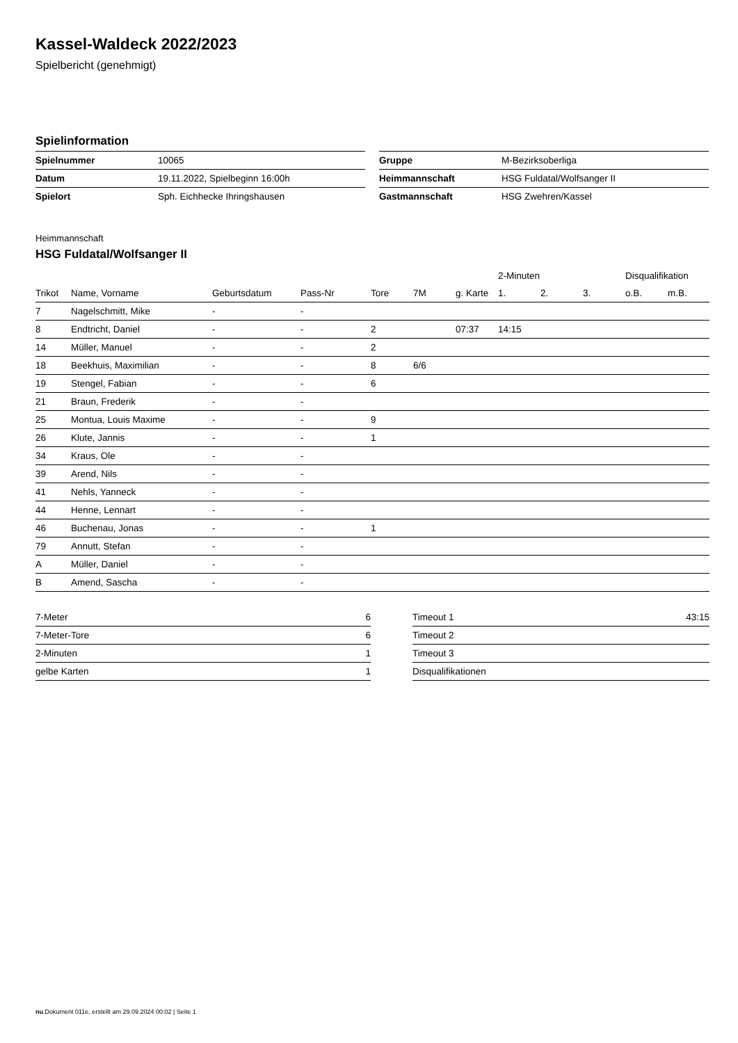Kassel-Waldeck 2022/2023
Spielbericht (genehmigt)
Spielinformation
| Spielnummer | 10065 |
| Datum | 19.11.2022, Spielbeginn 16:00h |
| Spielort | Sph. Eichhecke Ihringshausen |
| Gruppe | M-Bezirksoberliga |
| Heimmannschaft | HSG Fuldatal/Wolfsanger II |
| Gastmannschaft | HSG Zwehren/Kassel |
Heimmannschaft
HSG Fuldatal/Wolfsanger II
| | | | | | | | 2-Minuten | | | Disqualifikation | |
| --- | --- | --- | --- | --- | --- | --- | --- | --- | --- | --- | --- |
| Trikot | Name, Vorname | Geburtsdatum | Pass-Nr | Tore | 7M | g. Karte | 1. | 2. | 3. | o.B. | m.B. |
| 7 | Nagelschmitt, Mike | - | - | | | | | | | | |
| 8 | Endtricht, Daniel | - | - | 2 | | 07:37 | 14:15 | | | | |
| 14 | Müller, Manuel | - | - | 2 | | | | | | | |
| 18 | Beekhuis, Maximilian | - | - | 8 | 6/6 | | | | | | |
| 19 | Stengel, Fabian | - | - | 6 | | | | | | | |
| 21 | Braun, Frederik | - | - | | | | | | | | |
| 25 | Montua, Louis Maxime | - | - | 9 | | | | | | | |
| 26 | Klute, Jannis | - | - | 1 | | | | | | | |
| 34 | Kraus, Ole | - | - | | | | | | | | |
| 39 | Arend, Nils | - | - | | | | | | | | |
| 41 | Nehls, Yanneck | - | - | | | | | | | | |
| 44 | Henne, Lennart | - | - | | | | | | | | |
| 46 | Buchenau, Jonas | - | - | 1 | | | | | | | |
| 79 | Annutt, Stefan | - | - | | | | | | | | |
| A | Müller, Daniel | - | - | | | | | | | | |
| B | Amend, Sascha | - | - | | | | | | | | |
| 7-Meter | 6 |
| 7-Meter-Tore | 6 |
| 2-Minuten | 1 |
| gelbe Karten | 1 |
| Timeout 1 | 43:15 |
| Timeout 2 | |
| Timeout 3 | |
| Disqualifikationen | |
nu.Dokument 011e, erstellt am 29.09.2024 00:02 | Seite 1